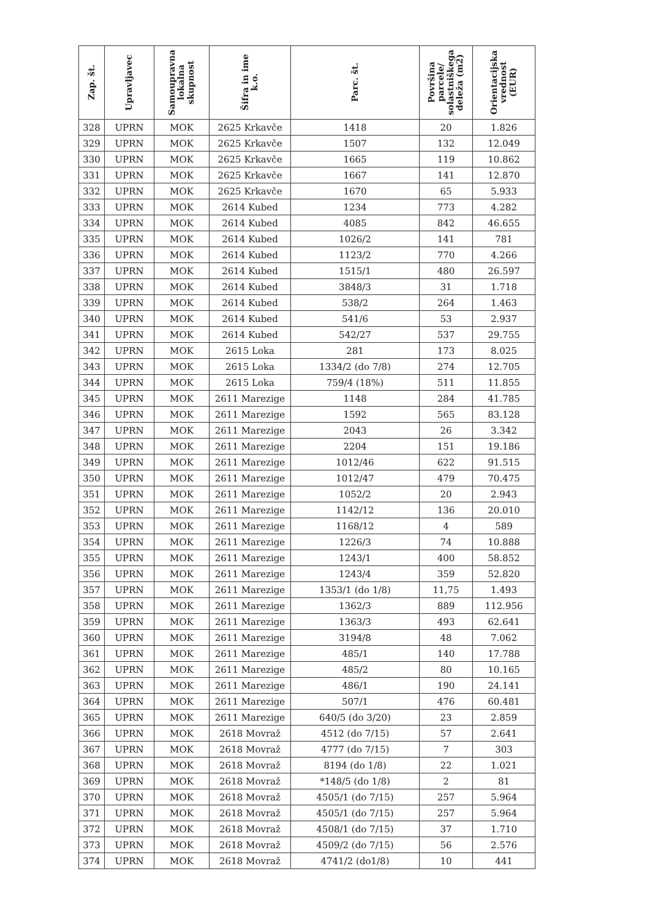| Zap. št. | Upravljavec | Samoupravna lokalna skupnost | Šifra in ime k.o. | Parc. št. | Površina parcele/ solastniškega deleža (m2) | Orientacijska vrednost (EUR) |
| --- | --- | --- | --- | --- | --- | --- |
| 328 | UPRN | MOK | 2625 Krkavče | 1418 | 20 | 1.826 |
| 329 | UPRN | MOK | 2625 Krkavče | 1507 | 132 | 12.049 |
| 330 | UPRN | MOK | 2625 Krkavče | 1665 | 119 | 10.862 |
| 331 | UPRN | MOK | 2625 Krkavče | 1667 | 141 | 12.870 |
| 332 | UPRN | MOK | 2625 Krkavče | 1670 | 65 | 5.933 |
| 333 | UPRN | MOK | 2614 Kubed | 1234 | 773 | 4.282 |
| 334 | UPRN | MOK | 2614 Kubed | 4085 | 842 | 46.655 |
| 335 | UPRN | MOK | 2614 Kubed | 1026/2 | 141 | 781 |
| 336 | UPRN | MOK | 2614 Kubed | 1123/2 | 770 | 4.266 |
| 337 | UPRN | MOK | 2614 Kubed | 1515/1 | 480 | 26.597 |
| 338 | UPRN | MOK | 2614 Kubed | 3848/3 | 31 | 1.718 |
| 339 | UPRN | MOK | 2614 Kubed | 538/2 | 264 | 1.463 |
| 340 | UPRN | MOK | 2614 Kubed | 541/6 | 53 | 2.937 |
| 341 | UPRN | MOK | 2614 Kubed | 542/27 | 537 | 29.755 |
| 342 | UPRN | MOK | 2615 Loka | 281 | 173 | 8.025 |
| 343 | UPRN | MOK | 2615 Loka | 1334/2 (do 7/8) | 274 | 12.705 |
| 344 | UPRN | MOK | 2615 Loka | 759/4 (18%) | 511 | 11.855 |
| 345 | UPRN | MOK | 2611 Marezige | 1148 | 284 | 41.785 |
| 346 | UPRN | MOK | 2611 Marezige | 1592 | 565 | 83.128 |
| 347 | UPRN | MOK | 2611 Marezige | 2043 | 26 | 3.342 |
| 348 | UPRN | MOK | 2611 Marezige | 2204 | 151 | 19.186 |
| 349 | UPRN | MOK | 2611 Marezige | 1012/46 | 622 | 91.515 |
| 350 | UPRN | MOK | 2611 Marezige | 1012/47 | 479 | 70.475 |
| 351 | UPRN | MOK | 2611 Marezige | 1052/2 | 20 | 2.943 |
| 352 | UPRN | MOK | 2611 Marezige | 1142/12 | 136 | 20.010 |
| 353 | UPRN | MOK | 2611 Marezige | 1168/12 | 4 | 589 |
| 354 | UPRN | MOK | 2611 Marezige | 1226/3 | 74 | 10.888 |
| 355 | UPRN | MOK | 2611 Marezige | 1243/1 | 400 | 58.852 |
| 356 | UPRN | MOK | 2611 Marezige | 1243/4 | 359 | 52.820 |
| 357 | UPRN | MOK | 2611 Marezige | 1353/1 (do 1/8) | 11,75 | 1.493 |
| 358 | UPRN | MOK | 2611 Marezige | 1362/3 | 889 | 112.956 |
| 359 | UPRN | MOK | 2611 Marezige | 1363/3 | 493 | 62.641 |
| 360 | UPRN | MOK | 2611 Marezige | 3194/8 | 48 | 7.062 |
| 361 | UPRN | MOK | 2611 Marezige | 485/1 | 140 | 17.788 |
| 362 | UPRN | MOK | 2611 Marezige | 485/2 | 80 | 10.165 |
| 363 | UPRN | MOK | 2611 Marezige | 486/1 | 190 | 24.141 |
| 364 | UPRN | MOK | 2611 Marezige | 507/1 | 476 | 60.481 |
| 365 | UPRN | MOK | 2611 Marezige | 640/5 (do 3/20) | 23 | 2.859 |
| 366 | UPRN | MOK | 2618 Movraž | 4512 (do 7/15) | 57 | 2.641 |
| 367 | UPRN | MOK | 2618 Movraž | 4777 (do 7/15) | 7 | 303 |
| 368 | UPRN | MOK | 2618 Movraž | 8194 (do 1/8) | 22 | 1.021 |
| 369 | UPRN | MOK | 2618 Movraž | *148/5 (do 1/8) | 2 | 81 |
| 370 | UPRN | MOK | 2618 Movraž | 4505/1 (do 7/15) | 257 | 5.964 |
| 371 | UPRN | MOK | 2618 Movraž | 4505/1 (do 7/15) | 257 | 5.964 |
| 372 | UPRN | MOK | 2618 Movraž | 4508/1 (do 7/15) | 37 | 1.710 |
| 373 | UPRN | MOK | 2618 Movraž | 4509/2 (do 7/15) | 56 | 2.576 |
| 374 | UPRN | MOK | 2618 Movraž | 4741/2 (do1/8) | 10 | 441 |